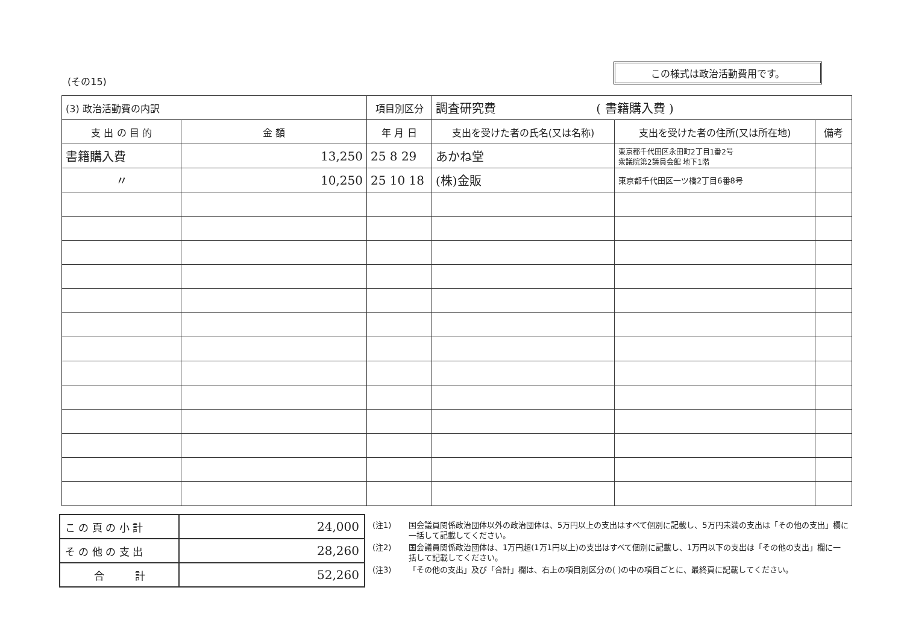(その15)
この様式は政治活動費用です。
| (3) 政治活動費の内訳 | | 項目別区分 | 調査研究費 ( 書籍購入費 ) | | |
| 支 出 の 目 的 | 金 額 | 年 月 日 | 支出を受けた者の氏名(又は名称) | 支出を受けた者の住所(又は所在地) | 備考 |
| 書籍購入費 | 13,250 | 25 8 29 | あかね堂 | 東京都千代田区永田町2丁目1番2号 衆議院第2議員会館 地下1階 | |
| 〃 | 10,250 | 25 10 18 | (株)金販 | 東京都千代田区一ツ橋2丁目6番8号 | |
| こ の 頁 の 小 計 | 24,000 |
| そ の 他 の 支 出 | 28,260 |
| 合 計 | 52,260 |
(注1) 国会議員関係政治団体以外の政治団体は、5万円以上の支出はすべて個別に記載し、5万円未満の支出は「その他の支出」欄に一括して記載してください。
(注2) 国会議員関係政治団体は、1万円超(1万1円以上)の支出はすべて個別に記載し、1万円以下の支出は「その他の支出」欄に一括して記載してください。
(注3) 「その他の支出」及び「合計」欄は、右上の項目別区分の( )の中の項目ごとに、最終頁に記載してください。